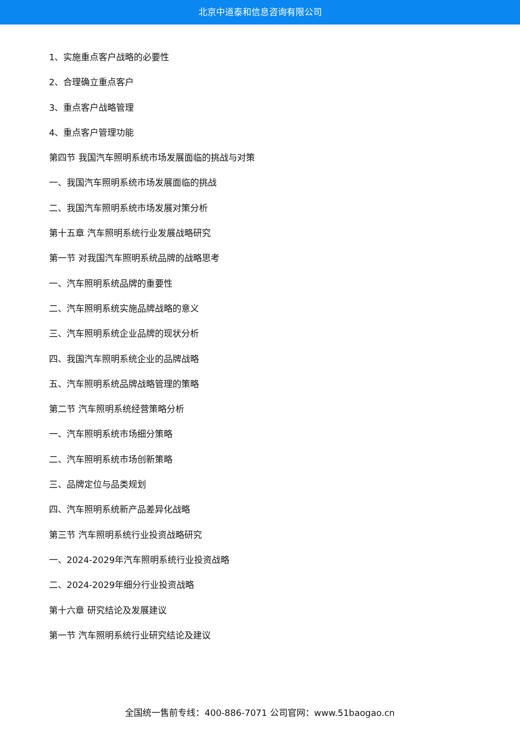北京中道泰和信息咨询有限公司
1、实施重点客户战略的必要性
2、合理确立重点客户
3、重点客户战略管理
4、重点客户管理功能
第四节 我国汽车照明系统市场发展面临的挑战与对策
一、我国汽车照明系统市场发展面临的挑战
二、我国汽车照明系统市场发展对策分析
第十五章 汽车照明系统行业发展战略研究
第一节 对我国汽车照明系统品牌的战略思考
一、汽车照明系统品牌的重要性
二、汽车照明系统实施品牌战略的意义
三、汽车照明系统企业品牌的现状分析
四、我国汽车照明系统企业的品牌战略
五、汽车照明系统品牌战略管理的策略
第二节 汽车照明系统经营策略分析
一、汽车照明系统市场细分策略
二、汽车照明系统市场创新策略
三、品牌定位与品类规划
四、汽车照明系统新产品差异化战略
第三节 汽车照明系统行业投资战略研究
一、2024-2029年汽车照明系统行业投资战略
二、2024-2029年细分行业投资战略
第十六章 研究结论及发展建议
第一节 汽车照明系统行业研究结论及建议
全国统一售前专线：400-886-7071 公司官网：www.51baogao.cn